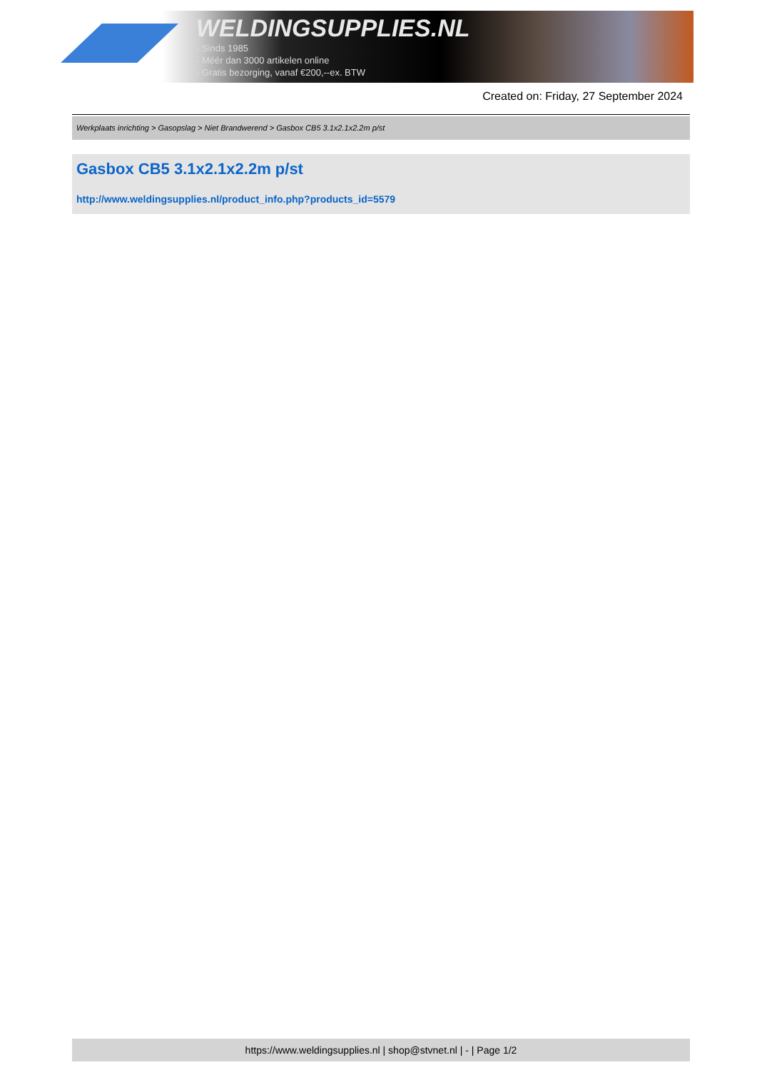WELDINGSUPPLIES.NL
- Sinds 1985
- Méér dan 3000 artikelen online
- Gratis bezorging, vanaf €200,--ex. BTW
Created on: Friday, 27 September 2024
Werkplaats inrichting > Gasopslag > Niet Brandwerend > Gasbox CB5 3.1x2.1x2.2m p/st
Gasbox CB5 3.1x2.1x2.2m p/st
http://www.weldingsupplies.nl/product_info.php?products_id=5579
https://www.weldingsupplies.nl | shop@stvnet.nl | - | Page 1/2